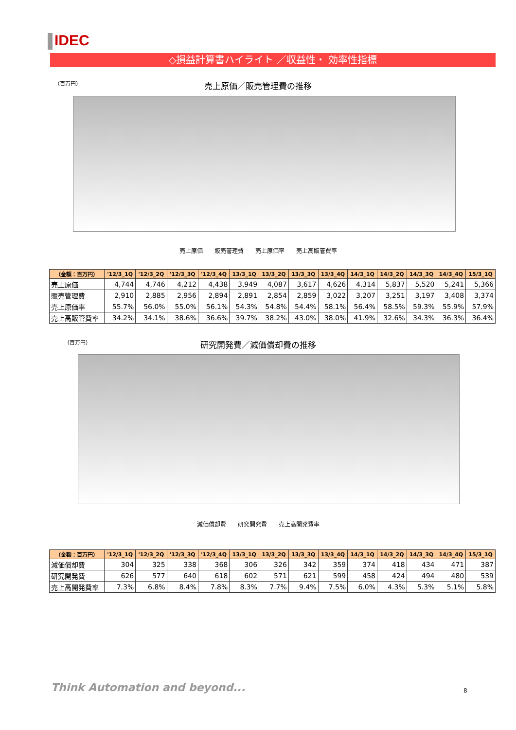IDEC
◇損益計算書ハイライト ／収益性・ 効率性指標
（百万円） 売上原価／販売管理費の推移
売上原価　　販売管理費　　売上原価率　　売上高販管費率
| （金額：百万円） | '12/3_1Q | '12/3_2Q | '12/3_3Q | '12/3_4Q | 13/3_1Q | 13/3_2Q | 13/3_3Q | 13/3_4Q | 14/3_1Q | 14/3_2Q | 14/3_3Q | 14/3_4Q | 15/3_1Q |
| --- | --- | --- | --- | --- | --- | --- | --- | --- | --- | --- | --- | --- | --- |
| 売上原価 | 4,744 | 4,746 | 4,212 | 4,438 | 3,949 | 4,087 | 3,617 | 4,626 | 4,314 | 5,837 | 5,520 | 5,241 | 5,366 |
| 販売管理費 | 2,910 | 2,885 | 2,956 | 2,894 | 2,891 | 2,854 | 2,859 | 3,022 | 3,207 | 3,251 | 3,197 | 3,408 | 3,374 |
| 売上原価率 | 55.7% | 56.0% | 55.0% | 56.1% | 54.3% | 54.8% | 54.4% | 58.1% | 56.4% | 58.5% | 59.3% | 55.9% | 57.9% |
| 売上高販管費率 | 34.2% | 34.1% | 38.6% | 36.6% | 39.7% | 38.2% | 43.0% | 38.0% | 41.9% | 32.6% | 34.3% | 36.3% | 36.4% |
（百万円） 研究開発費／減価償却費の推移
減価償却費　　研究開発費　　売上高開発費率
| （金額：百万円） | '12/3_1Q | '12/3_2Q | '12/3_3Q | '12/3_4Q | 13/3_1Q | 13/3_2Q | 13/3_3Q | 13/3_4Q | 14/3_1Q | 14/3_2Q | 14/3_3Q | 14/3_4Q | 15/3_1Q |
| --- | --- | --- | --- | --- | --- | --- | --- | --- | --- | --- | --- | --- | --- |
| 減価償却費 | 304 | 325 | 338 | 368 | 306 | 326 | 342 | 359 | 374 | 418 | 434 | 471 | 387 |
| 研究開発費 | 626 | 577 | 640 | 618 | 602 | 571 | 621 | 599 | 458 | 424 | 494 | 480 | 539 |
| 売上高開発費率 | 7.3% | 6.8% | 8.4% | 7.8% | 8.3% | 7.7% | 9.4% | 7.5% | 6.0% | 4.3% | 5.3% | 5.1% | 5.8% |
Think Automation and beyond... 8